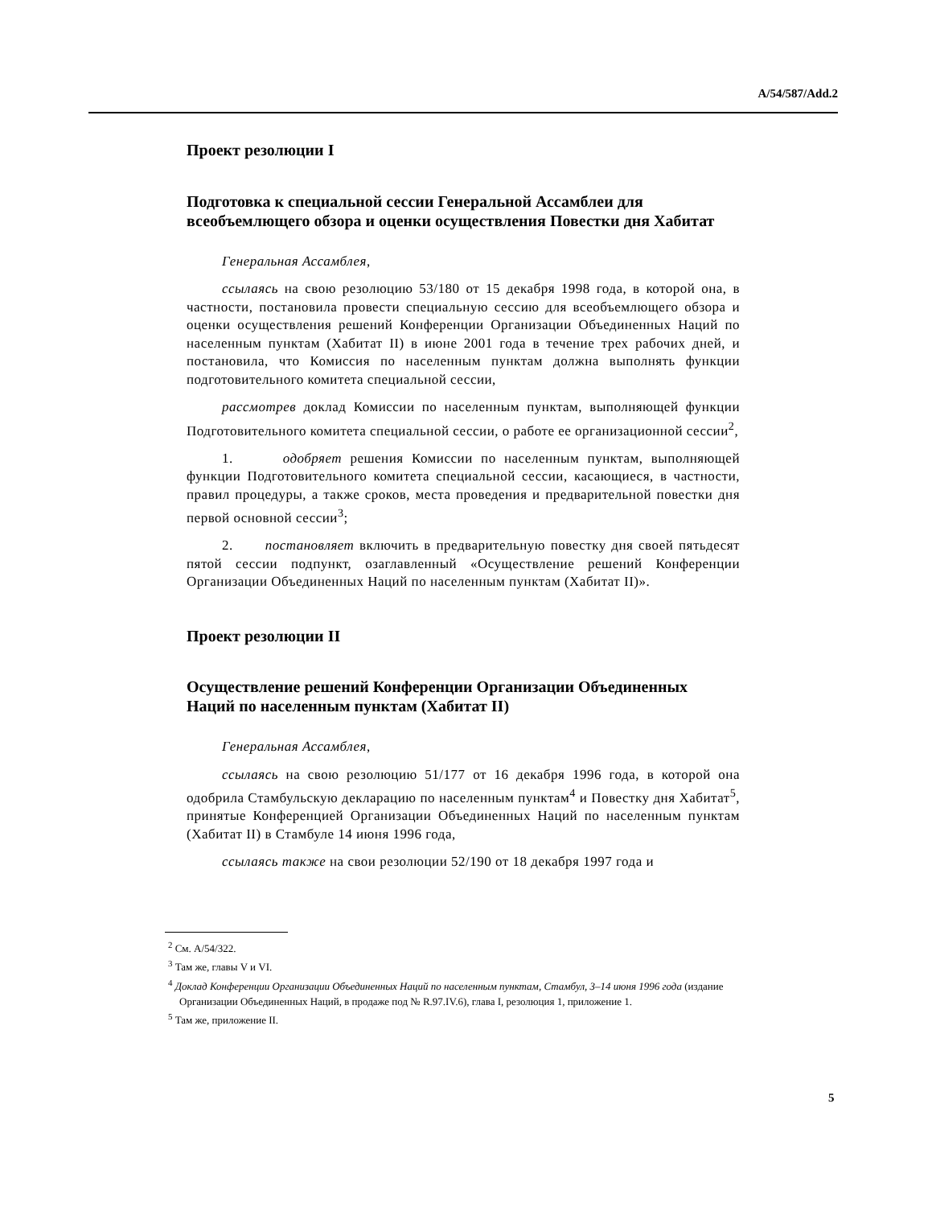A/54/587/Add.2
Проект резолюции I
Подготовка к специальной сессии Генеральной Ассамблеи для всеобъемлющего обзора и оценки осуществления Повестки дня Хабитат
Генеральная Ассамблея,
ссылаясь на свою резолюцию 53/180 от 15 декабря 1998 года, в которой она, в частности, постановила провести специальную сессию для всеобъемлющего обзора и оценки осуществления решений Конференции Организации Объединенных Наций по населенным пунктам (Хабитат II) в июне 2001 года в течение трех рабочих дней, и постановила, что Комиссия по населенным пунктам должна выполнять функции подготовительного комитета специальной сессии,
рассмотрев доклад Комиссии по населенным пунктам, выполняющей функции Подготовительного комитета специальной сессии, о работе ее организационной сессии<sup>2</sup>,
1. одобряет решения Комиссии по населенным пунктам, выполняющей функции Подготовительного комитета специальной сессии, касающиеся, в частности, правил процедуры, а также сроков, места проведения и предварительной повестки дня первой основной сессии<sup>3</sup>;
2. постановляет включить в предварительную повестку дня своей пятьдесят пятой сессии подпункт, озаглавленный «Осуществление решений Конференции Организации Объединенных Наций по населенным пунктам (Хабитат II)».
Проект резолюции II
Осуществление решений Конференции Организации Объединенных Наций по населенным пунктам (Хабитат II)
Генеральная Ассамблея,
ссылаясь на свою резолюцию 51/177 от 16 декабря 1996 года, в которой она одобрила Стамбульскую декларацию по населенным пунктам<sup>4</sup> и Повестку дня Хабитат<sup>5</sup>, принятые Конференцией Организации Объединенных Наций по населенным пунктам (Хабитат II) в Стамбуле 14 июня 1996 года,
ссылаясь также на свои резолюции 52/190 от 18 декабря 1997 года и
<sup>2</sup> См. A/54/322.
<sup>3</sup> Там же, главы V и VI.
<sup>4</sup> Доклад Конференции Организации Объединенных Наций по населенным пунктам, Стамбул, 3–14 июня 1996 года (издание Организации Объединенных Наций, в продаже под № R.97.IV.6), глава I, резолюция 1, приложение 1.
<sup>5</sup> Там же, приложение II.
5